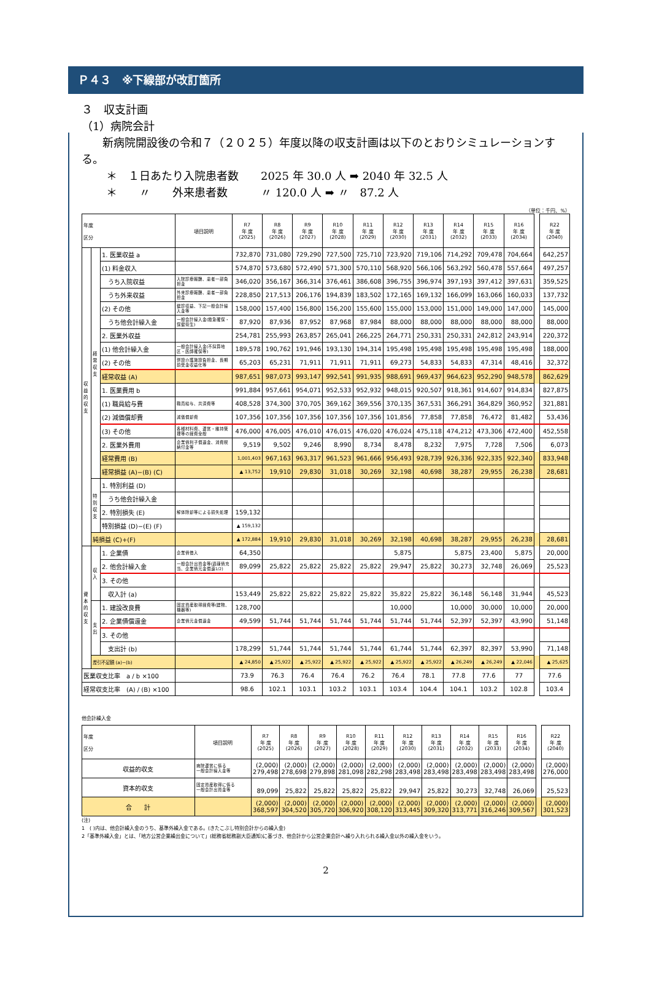Ｐ４３　※下線部が改訂箇所
３　収支計画
（1）病院会計
新病院開設後の令和７（２０２５）年度以降の収支計画は以下のとおりシミュレーションする。
＊　１日あたり入院患者数　　2025 年 30.0 人 ➡ 2040 年 32.5 人
＊　　〃　　外来患者数　　　〃 120.0 人 ➡ 〃　87.2 人
（単位：千円、%）
| 年度 区分 | | | 項目説明 | R7 年 度 (2025) | R8 年 度 (2026) | R9 年 度 (2027) | R10 年 度 (2028) | R11 年 度 (2029) | R12 年 度 (2030) | R13 年 度 (2031) | R14 年 度 (2032) | R15 年 度 (2033) | R16 年 度 (2034) | | R22 年 度 (2040) |
| 収益的収支 | 経常収支 | 1. 医業収益 a | | 732,870 | 731,080 | 729,290 | 727,500 | 725,710 | 723,920 | 719,106 | 714,292 | 709,478 | 704,664 | | 642,257 |
| | | (1) 料金収入 | | 574,870 | 573,680 | 572,490 | 571,300 | 570,110 | 568,920 | 566,106 | 563,292 | 560,478 | 557,664 | | 497,257 |
| | | うち入院収益 | 入院診療報酬、患者一部負担金 | 346,020 | 356,167 | 366,314 | 376,461 | 386,608 | 396,755 | 396,974 | 397,193 | 397,412 | 397,631 | | 359,525 |
| | | うち外来収益 | 外来診療報酬、患者一部負担金 | 228,850 | 217,513 | 206,176 | 194,839 | 183,502 | 172,165 | 169,132 | 166,099 | 163,066 | 160,033 | | 137,732 |
| | | (2) その他 | 健診収益、下記一般会計繰入金等 | 158,000 | 157,400 | 156,800 | 156,200 | 155,600 | 155,000 | 153,000 | 151,000 | 149,000 | 147,000 | | 145,000 |
| | | うち他会計繰入金 | 一般会計繰入金(救急確保・保健衛生) | 87,920 | 87,936 | 87,952 | 87,968 | 87,984 | 88,000 | 88,000 | 88,000 | 88,000 | 88,000 | | 88,000 |
| | | 2. 医業外収益 | | 254,781 | 255,993 | 263,857 | 265,041 | 266,225 | 264,771 | 250,331 | 250,331 | 242,812 | 243,914 | | 220,372 |
| | | (1) 他会計繰入金 | 一般会計繰入金(不採算地区・医師確保等) | 189,578 | 190,762 | 191,946 | 193,130 | 194,314 | 195,498 | 195,498 | 195,498 | 195,498 | 195,498 | | 188,000 |
| | | (2) その他 | 併設介護施設負担金、長期前受金収益化等 | 65,203 | 65,231 | 71,911 | 71,911 | 71,911 | 69,273 | 54,833 | 54,833 | 47,314 | 48,416 | | 32,372 |
| | | 経常収益 (A) | | 987,651 | 987,073 | 993,147 | 992,541 | 991,935 | 988,691 | 969,437 | 964,623 | 952,290 | 948,578 | | 862,629 |
| | | 1. 医業費用 b | | 991,884 | 957,661 | 954,071 | 952,533 | 952,932 | 948,015 | 920,507 | 918,361 | 914,607 | 914,834 | | 827,875 |
| | | (1) 職員給与費 | 職員給与、共済費等 | 408,528 | 374,300 | 370,705 | 369,162 | 369,556 | 370,135 | 367,531 | 366,291 | 364,829 | 360,952 | | 321,881 |
| | | (2) 減価償却費 | 減価償却費 | 107,356 | 107,356 | 107,356 | 107,356 | 107,356 | 101,856 | 77,858 | 77,858 | 76,472 | 81,482 | | 53,436 |
| | | (3) その他 | 各種材料費、運営・維持管理等の経費全般 | 476,000 | 476,005 | 476,010 | 476,015 | 476,020 | 476,024 | 475,118 | 474,212 | 473,306 | 472,400 | | 452,558 |
| | | 2. 医業外費用 | 企業債利子償還金、消費税納付金等 | 9,519 | 9,502 | 9,246 | 8,990 | 8,734 | 8,478 | 8,232 | 7,975 | 7,728 | 7,506 | | 6,073 |
| | | 経常費用 (B) | | 1,001,403 | 967,163 | 963,317 | 961,523 | 961,666 | 956,493 | 928,739 | 926,336 | 922,335 | 922,340 | | 833,948 |
| | | 経常損益 (A)−(B) (C) | | ▲ 13,752 | 19,910 | 29,830 | 31,018 | 30,269 | 32,198 | 40,698 | 38,287 | 29,955 | 26,238 | | 28,681 |
| | 特別収支 | 1. 特別利益 (D) | | | | | | | | | | | | | |
| | | うち他会計繰入金 | | | | | | | | | | | | | |
| | | 2. 特別損失 (E) | 解体除却等による損失処理 | 159,132 | | | | | | | | | | | |
| | | 特別損益 (D)−(E) (F) | | ▲ 159,132 | | | | | | | | | | | |
| | 純損益 (C)+(F) | | | ▲ 172,884 | 19,910 | 29,830 | 31,018 | 30,269 | 32,198 | 40,698 | 38,287 | 29,955 | 26,238 | | 28,681 |
| 資本的収支 | 収入 | 1. 企業債 | 企業債借入 | 64,350 | | | | | 5,875 | | 5,875 | 23,400 | 5,875 | | 20,000 |
| | | 2. 他会計繰入金 | 一般会計出資金等(過疎債充当、企業債元金償還1/2) | 89,099 | 25,822 | 25,822 | 25,822 | 25,822 | 29,947 | 25,822 | 30,273 | 32,748 | 26,069 | | 25,523 |
| | | 3. その他 | | | | | | | | | | | | | |
| | | 収入計 (a) | | 153,449 | 25,822 | 25,822 | 25,822 | 25,822 | 35,822 | 25,822 | 36,148 | 56,148 | 31,944 | | 45,523 |
| | 支出 | 1. 建設改良費 | 固定資産取得経費等(建物、機器等) | 128,700 | | | | | 10,000 | | 10,000 | 30,000 | 10,000 | | 20,000 |
| | | 2. 企業債償還金 | 企業債元金償還金 | 49,599 | 51,744 | 51,744 | 51,744 | 51,744 | 51,744 | 51,744 | 52,397 | 52,397 | 43,990 | | 51,148 |
| | | 3. その他 | | | | | | | | | | | | | |
| | | 支出計 (b) | | 178,299 | 51,744 | 51,744 | 51,744 | 51,744 | 61,744 | 51,744 | 62,397 | 82,397 | 53,990 | | 71,148 |
| | 差引不足額 (a)−(b) | | | ▲ 24,850 | ▲ 25,922 | ▲ 25,922 | ▲ 25,922 | ▲ 25,922 | ▲ 25,922 | ▲ 25,922 | ▲ 26,249 | ▲ 26,249 | ▲ 22,046 | | ▲ 25,625 |
| 医業収支比率 a / b ×100 | | | | 73.9 | 76.3 | 76.4 | 76.4 | 76.2 | 76.4 | 78.1 | 77.8 | 77.6 | 77 | | 77.6 |
| 経常収支比率 (A) / (B) ×100 | | | | 98.6 | 102.1 | 103.1 | 103.2 | 103.1 | 103.4 | 104.4 | 104.1 | 103.2 | 102.8 | | 103.4 |
他会計繰入金
| 年度 区分 | 項目説明 | R7 年 度 (2025) | R8 年 度 (2026) | R9 年 度 (2027) | R10 年 度 (2028) | R11 年 度 (2029) | R12 年 度 (2030) | R13 年 度 (2031) | R14 年 度 (2032) | R15 年 度 (2033) | R16 年 度 (2034) | | R22 年 度 (2040) |
| 収益的収支 | 病院運営に係る 一般会計繰入金等 | (2,000) 279,498 | (2,000) 278,698 | (2,000) 279,898 | (2,000) 281,098 | (2,000) 282,298 | (2,000) 283,498 | (2,000) 283,498 | (2,000) 283,498 | (2,000) 283,498 | (2,000) 283,498 | | (2,000) 276,000 |
| 資本的収支 | 固定資産取得に係る 一般会計出資金等 | 89,099 | 25,822 | 25,822 | 25,822 | 25,822 | 29,947 | 25,822 | 30,273 | 32,748 | 26,069 | | 25,523 |
| 合 計 | | (2,000) 368,597 | (2,000) 304,520 | (2,000) 305,720 | (2,000) 306,920 | (2,000) 308,120 | (2,000) 313,445 | (2,000) 309,320 | (2,000) 313,771 | (2,000) 316,246 | (2,000) 309,567 | | (2,000) 301,523 |
(注)
1　( )内は、他会計繰入金のうち、基準外繰入金である。(きたこぶし特別会計からの繰入金)
2「基準外繰入金」とは、「地方公営企業繰出金について」(総務省総務副大臣通知)に基づき、他会計から公営企業会計へ繰り入れられる繰入金以外の繰入金をいう。
2